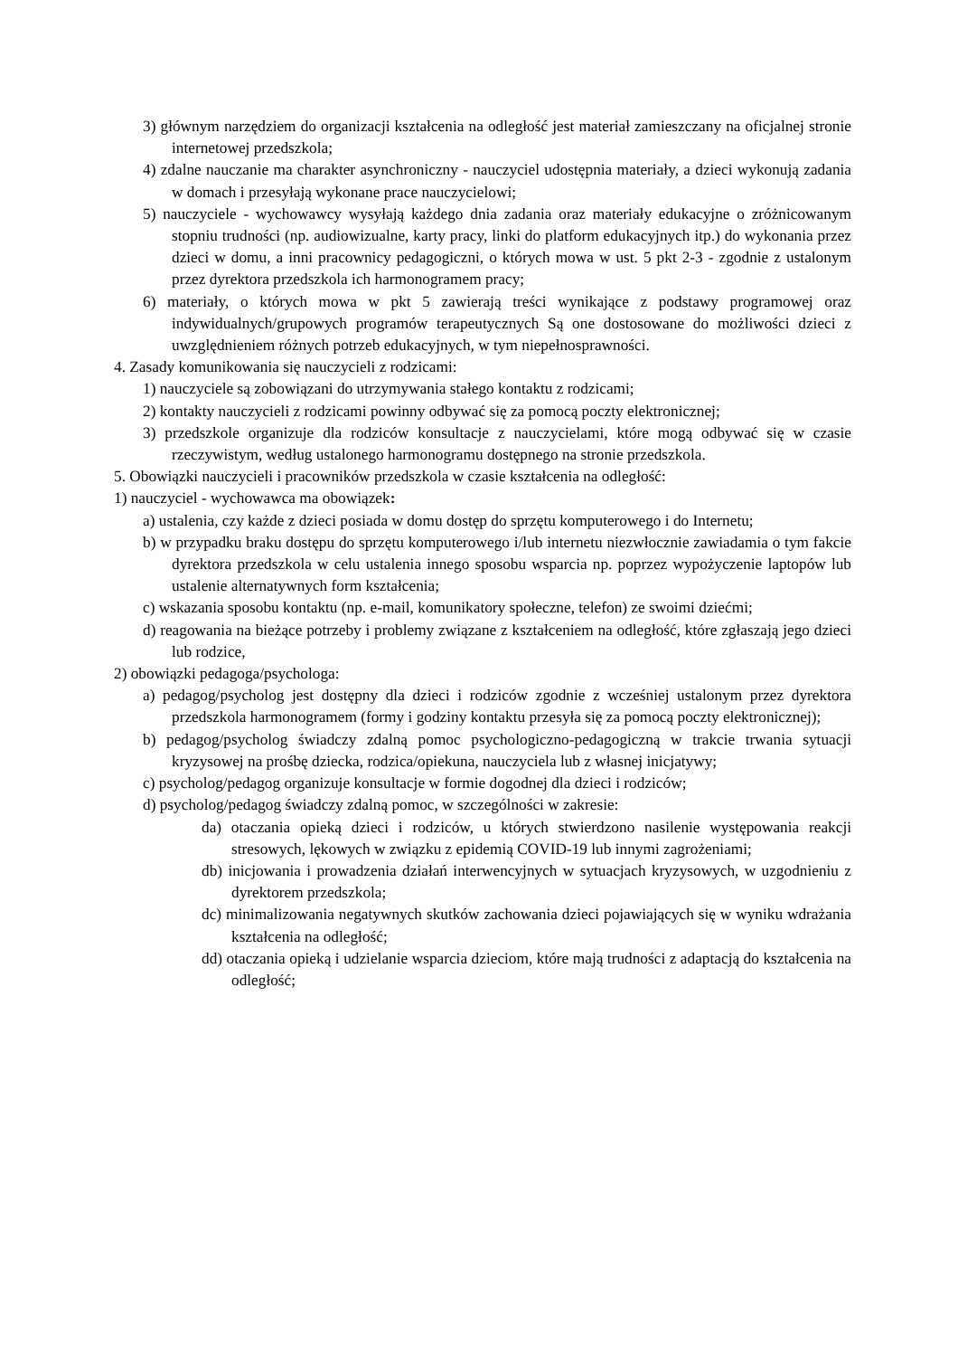3) głównym narzędziem do organizacji kształcenia na odległość jest materiał zamieszczany na oficjalnej stronie internetowej przedszkola;
4) zdalne nauczanie ma charakter asynchroniczny - nauczyciel udostępnia materiały, a dzieci wykonują zadania w domach i przesyłają wykonane prace nauczycielowi;
5) nauczyciele - wychowawcy wysyłają każdego dnia zadania oraz materiały edukacyjne o zróżnicowanym stopniu trudności (np. audiowizualne, karty pracy, linki do platform edukacyjnych itp.) do wykonania przez dzieci w domu, a inni pracownicy pedagogiczni, o których mowa w ust. 5 pkt 2-3 - zgodnie z ustalonym przez dyrektora przedszkola ich harmonogramem pracy;
6) materiały, o których mowa w pkt 5 zawierają treści wynikające z podstawy programowej oraz indywidualnych/grupowych programów terapeutycznych Są one dostosowane do możliwości dzieci z uwzględnieniem różnych potrzeb edukacyjnych, w tym niepełnosprawności.
4. Zasady komunikowania się nauczycieli z rodzicami:
1) nauczyciele są zobowiązani do utrzymywania stałego kontaktu z rodzicami;
2) kontakty nauczycieli z rodzicami powinny odbywać się za pomocą poczty elektronicznej;
3) przedszkole organizuje dla rodziców konsultacje z nauczycielami, które mogą odbywać się w czasie rzeczywistym, według ustalonego harmonogramu dostępnego na stronie przedszkola.
5. Obowiązki nauczycieli i pracowników przedszkola w czasie kształcenia na odległość:
1) nauczyciel - wychowawca ma obowiązek:
a) ustalenia, czy każde z dzieci posiada w domu dostęp do sprzętu komputerowego i do Internetu;
b) w przypadku braku dostępu do sprzętu komputerowego i/lub internetu niezwłocznie zawiadamia o tym fakcie dyrektora przedszkola w celu ustalenia innego sposobu wsparcia np. poprzez wypożyczenie laptopów lub ustalenie alternatywnych form kształcenia;
c) wskazania sposobu kontaktu (np. e-mail, komunikatory społeczne, telefon) ze swoimi dziećmi;
d) reagowania na bieżące potrzeby i problemy związane z kształceniem na odległość, które zgłaszają jego dzieci lub rodzice,
2) obowiązki pedagoga/psychologa:
a) pedagog/psycholog jest dostępny dla dzieci i rodziców zgodnie z wcześniej ustalonym przez dyrektora przedszkola harmonogramem (formy i godziny kontaktu przesyła się za pomocą poczty elektronicznej);
b) pedagog/psycholog świadczy zdalną pomoc psychologiczno-pedagogiczną w trakcie trwania sytuacji kryzysowej na prośbę dziecka, rodzica/opiekuna, nauczyciela lub z własnej inicjatywy;
c) psycholog/pedagog organizuje konsultacje w formie dogodnej dla dzieci i rodziców;
d) psycholog/pedagog świadczy zdalną pomoc, w szczególności w zakresie:
da) otaczania opieką dzieci i rodziców, u których stwierdzono nasilenie występowania reakcji stresowych, lękowych w związku z epidemią COVID-19 lub innymi zagrożeniami;
db) inicjowania i prowadzenia działań interwencyjnych w sytuacjach kryzysowych, w uzgodnieniu z dyrektorem przedszkola;
dc) minimalizowania negatywnych skutków zachowania dzieci pojawiających się w wyniku wdrażania kształcenia na odległość;
dd) otaczania opieką i udzielanie wsparcia dzieciom, które mają trudności z adaptacją do kształcenia na odległość;